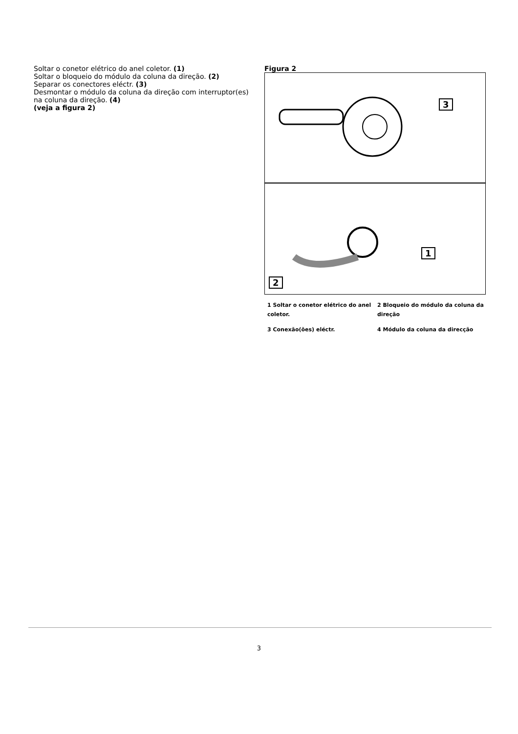Soltar o conetor elétrico do anel coletor. (1)
Soltar o bloqueio do módulo da coluna da direção. (2)
Separar os conectores eléctr. (3)
Desmontar o módulo da coluna da direção com interruptor(es) na coluna da direção. (4)
(veja a figura 2)
Figura 2
3
1
2
1 Soltar o conetor elétrico do anel coletor.
2 Bloqueio do módulo da coluna da direção
3 Conexão(ões) eléctr.
4 Módulo da coluna da direcção
3